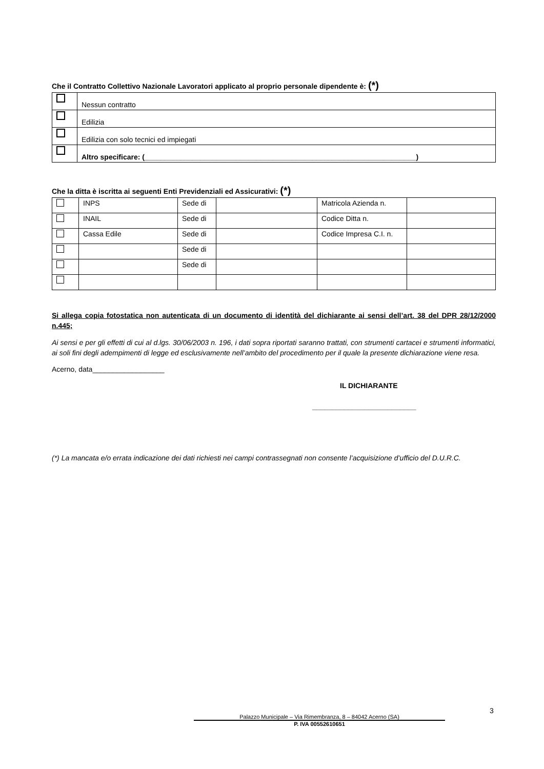Che il Contratto Collettivo Nazionale Lavoratori applicato al proprio personale dipendente è: (*)
| | Nessun contratto |
| | Edilizia |
| | Edilizia con solo tecnici ed impiegati |
| | Altro specificare: (____________________________________________________________________) |
Che la ditta è iscritta ai seguenti Enti Previdenziali ed Assicurativi: (*)
| | INPS | Sede di | | Matricola Azienda n. | |
| | INAIL | Sede di | | Codice Ditta n. | |
| | Cassa Edile | Sede di | | Codice Impresa C.I. n. | |
| | | Sede di | | | |
| | | Sede di | | | |
Si allega copia fotostatica non autenticata di un documento di identità del dichiarante ai sensi dell’art. 38 del DPR 28/12/2000 n.445;
Ai sensi e per gli effetti di cui al d.lgs. 30/06/2003 n. 196, i dati sopra riportati saranno trattati, con strumenti cartacei e strumenti informatici, ai soli fini degli adempimenti di legge ed esclusivamente nell’ambito del procedimento per il quale la presente dichiarazione viene resa.
Acerno, data__________________
IL DICHIARANTE
__________________________
(*) La mancata e/o errata indicazione dei dati richiesti nei campi contrassegnati non consente l’acquisizione d’ufficio del D.U.R.C.
3
Palazzo Municipale – Via Rimembranza, 8 – 84042 Acerno (SA)
P. IVA 00552610651